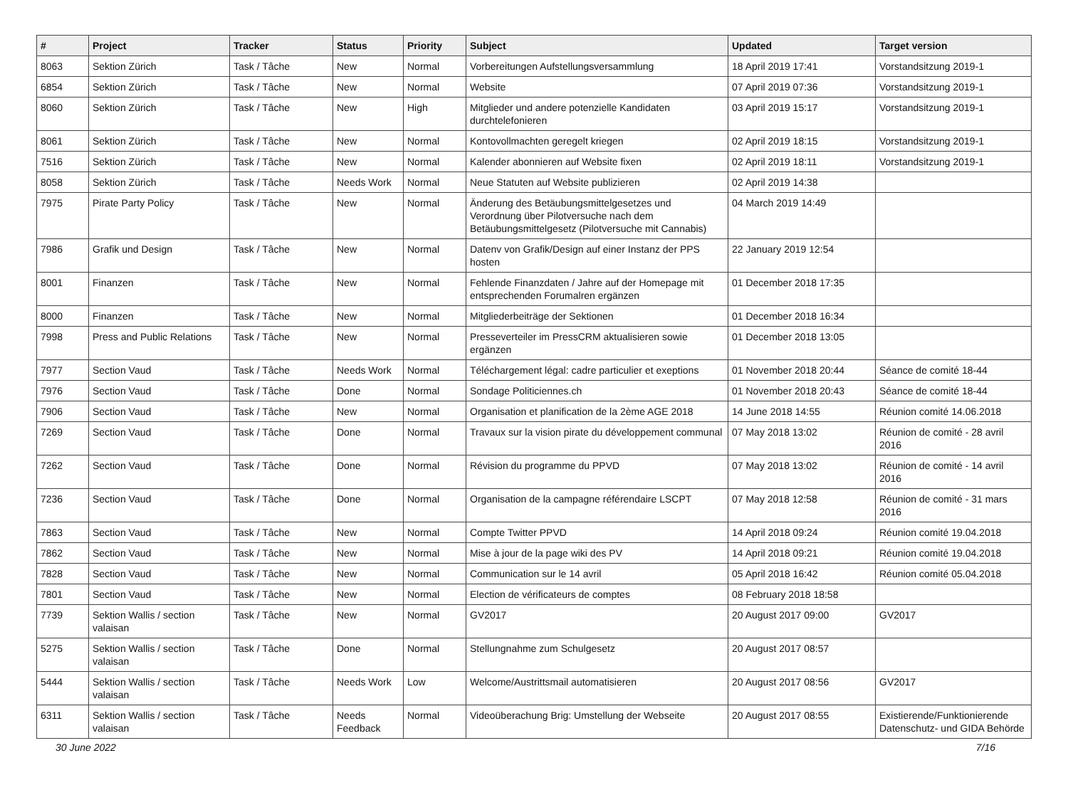| # | Project | Tracker | Status | Priority | Subject | Updated | Target version |
| --- | --- | --- | --- | --- | --- | --- | --- |
| 8063 | Sektion Zürich | Task / Tâche | New | Normal | Vorbereitungen Aufstellungsversammlung | 18 April 2019 17:41 | Vorstandsitzung 2019-1 |
| 6854 | Sektion Zürich | Task / Tâche | New | Normal | Website | 07 April 2019 07:36 | Vorstandsitzung 2019-1 |
| 8060 | Sektion Zürich | Task / Tâche | New | High | Mitglieder und andere potenzielle Kandidaten durchtelefonieren | 03 April 2019 15:17 | Vorstandsitzung 2019-1 |
| 8061 | Sektion Zürich | Task / Tâche | New | Normal | Kontovollmachten geregelt kriegen | 02 April 2019 18:15 | Vorstandsitzung 2019-1 |
| 7516 | Sektion Zürich | Task / Tâche | New | Normal | Kalender abonnieren auf Website fixen | 02 April 2019 18:11 | Vorstandsitzung 2019-1 |
| 8058 | Sektion Zürich | Task / Tâche | Needs Work | Normal | Neue Statuten auf Website publizieren | 02 April 2019 14:38 | |
| 7975 | Pirate Party Policy | Task / Tâche | New | Normal | Änderung des Betäubungsmittelgesetzes und Verordnung über Pilotversuche nach dem Betäubungsmittelgesetz (Pilotversuche mit Cannabis) | 04 March 2019 14:49 | |
| 7986 | Grafik und Design | Task / Tâche | New | Normal | Datenv von Grafik/Design auf einer Instanz der PPS hosten | 22 January 2019 12:54 | |
| 8001 | Finanzen | Task / Tâche | New | Normal | Fehlende Finanzdaten / Jahre auf der Homepage mit entsprechenden Forumalren ergänzen | 01 December 2018 17:35 | |
| 8000 | Finanzen | Task / Tâche | New | Normal | Mitgliederbeiträge der Sektionen | 01 December 2018 16:34 | |
| 7998 | Press and Public Relations | Task / Tâche | New | Normal | Presseverteiler im PressCRM aktualisieren sowie ergänzen | 01 December 2018 13:05 | |
| 7977 | Section Vaud | Task / Tâche | Needs Work | Normal | Téléchargement légal: cadre particulier et exeptions | 01 November 2018 20:44 | Séance de comité 18-44 |
| 7976 | Section Vaud | Task / Tâche | Done | Normal | Sondage Politiciennes.ch | 01 November 2018 20:43 | Séance de comité 18-44 |
| 7906 | Section Vaud | Task / Tâche | New | Normal | Organisation et planification de la 2ème AGE 2018 | 14 June 2018 14:55 | Réunion comité 14.06.2018 |
| 7269 | Section Vaud | Task / Tâche | Done | Normal | Travaux sur la vision pirate du développement communal | 07 May 2018 13:02 | Réunion de comité - 28 avril 2016 |
| 7262 | Section Vaud | Task / Tâche | Done | Normal | Révision du programme du PPVD | 07 May 2018 13:02 | Réunion de comité - 14 avril 2016 |
| 7236 | Section Vaud | Task / Tâche | Done | Normal | Organisation de la campagne référendaire LSCPT | 07 May 2018 12:58 | Réunion de comité - 31 mars 2016 |
| 7863 | Section Vaud | Task / Tâche | New | Normal | Compte Twitter PPVD | 14 April 2018 09:24 | Réunion comité 19.04.2018 |
| 7862 | Section Vaud | Task / Tâche | New | Normal | Mise à jour de la page wiki des PV | 14 April 2018 09:21 | Réunion comité 19.04.2018 |
| 7828 | Section Vaud | Task / Tâche | New | Normal | Communication sur le 14 avril | 05 April 2018 16:42 | Réunion comité 05.04.2018 |
| 7801 | Section Vaud | Task / Tâche | New | Normal | Election de vérificateurs de comptes | 08 February 2018 18:58 | |
| 7739 | Sektion Wallis / section valaisan | Task / Tâche | New | Normal | GV2017 | 20 August 2017 09:00 | GV2017 |
| 5275 | Sektion Wallis / section valaisan | Task / Tâche | Done | Normal | Stellungnahme zum Schulgesetz | 20 August 2017 08:57 | |
| 5444 | Sektion Wallis / section valaisan | Task / Tâche | Needs Work | Low | Welcome/Austrittsmail automatisieren | 20 August 2017 08:56 | GV2017 |
| 6311 | Sektion Wallis / section valaisan | Task / Tâche | Needs Feedback | Normal | Videoüberachung Brig: Umstellung der Webseite | 20 August 2017 08:55 | Existierende/Funktionierende Datenschutz- und GIDA Behörde |
30 June 2022 7/16